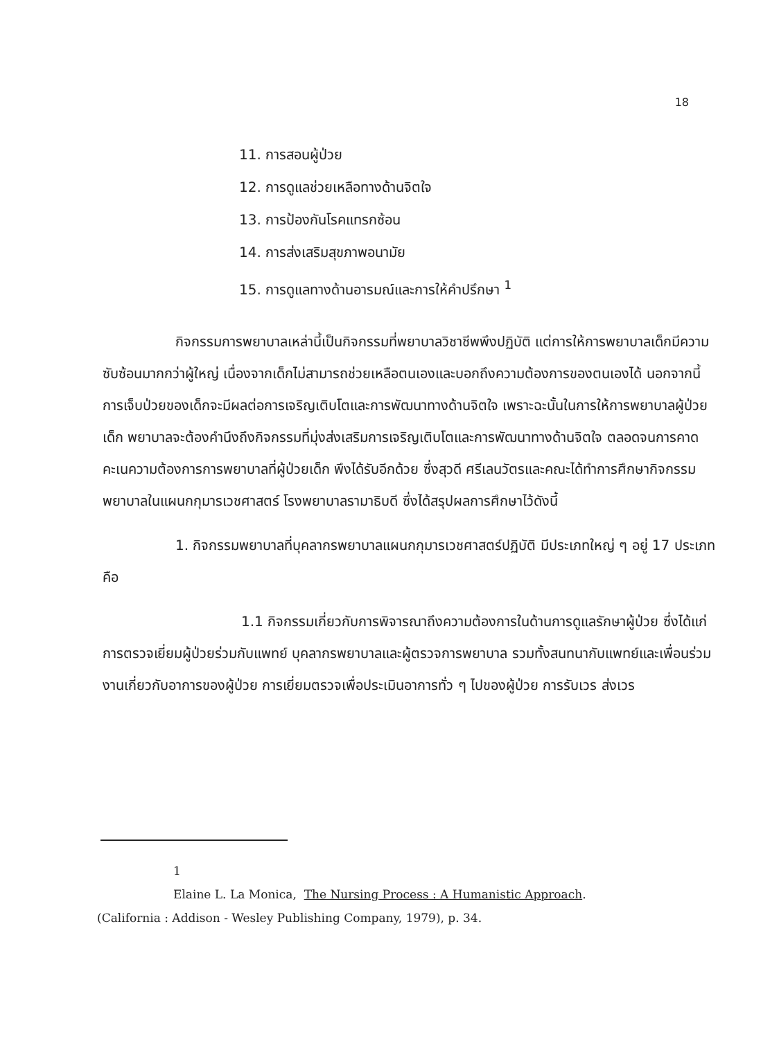18
11. การสอนผู้ป่วย
12. การดูแลช่วยเหลือทางด้านจิตใจ
13. การป้องกันโรคแทรกซ้อน
14. การส่งเสริมสุขภาพอนามัย
15. การดูแลทางด้านอารมณ์และการให้คำปรึกษา <sup>1</sup>
กิจกรรมการพยาบาลเหล่านี้เป็นกิจกรรมที่พยาบาลวิชาชีพพึงปฏิบัติ แต่การให้การพยาบาลเด็กมีความซับซ้อนมากกว่าผู้ใหญ่ เนื่องจากเด็กไม่สามารถช่วยเหลือตนเองและบอกถึงความต้องการของตนเองได้ นอกจากนี้การเจ็บป่วยของเด็กจะมีผลต่อการเจริญเติบโตและการพัฒนาทางด้านจิตใจ เพราะฉะนั้นในการให้การพยาบาลผู้ป่วยเด็ก พยาบาลจะต้องคำนึงถึงกิจกรรมที่มุ่งส่งเสริมการเจริญเติบโตและการพัฒนาทางด้านจิตใจ ตลอดจนการคาดคะเนความต้องการการพยาบาลที่ผู้ป่วยเด็ก พึงได้รับอีกด้วย ซึ่งสุวดี ศรีเลนวัตรและคณะได้ทำการศึกษากิจกรรมพยาบาลในแผนกกุมารเวชศาสตร์ โรงพยาบาลรามาธิบดี ซึ่งได้สรุปผลการศึกษาไว้ดังนี้
1. กิจกรรมพยาบาลที่บุคลากรพยาบาลแผนกกุมารเวชศาสตร์ปฏิบัติ มีประเภทใหญ่ ๆ อยู่ 17 ประเภท คือ
1.1 กิจกรรมเกี่ยวกับการพิจารณาถึงความต้องการในด้านการดูแลรักษาผู้ป่วย ซึ่งได้แก่ การตรวจเยี่ยมผู้ป่วยร่วมกับแพทย์ บุคลากรพยาบาลและผู้ตรวจการพยาบาล รวมทั้งสนทนากับแพทย์และเพื่อนร่วมงานเกี่ยวกับอาการของผู้ป่วย การเยี่ยมตรวจเพื่อประเมินอาการทั่ว ๆ ไปของผู้ป่วย การรับเวร ส่งเวร
1
Elaine L. La Monica, The Nursing Process : A Humanistic Approach.
(California : Addison - Wesley Publishing Company, 1979), p. 34.